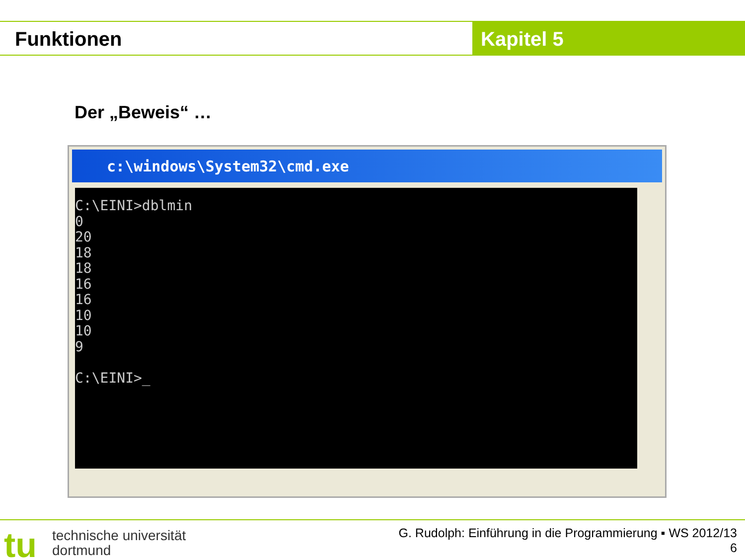Funktionen Kapitel 5
Der „Beweis“ …
c:\windows\System32\cmd.exe
C:\EINI>dblmin 0 20 18 18 16 16 10 10 9 C:\EINI>_
tu
technische universität
dortmund
G. Rudolph: Einführung in die Programmierung ▪ WS 2012/13
6